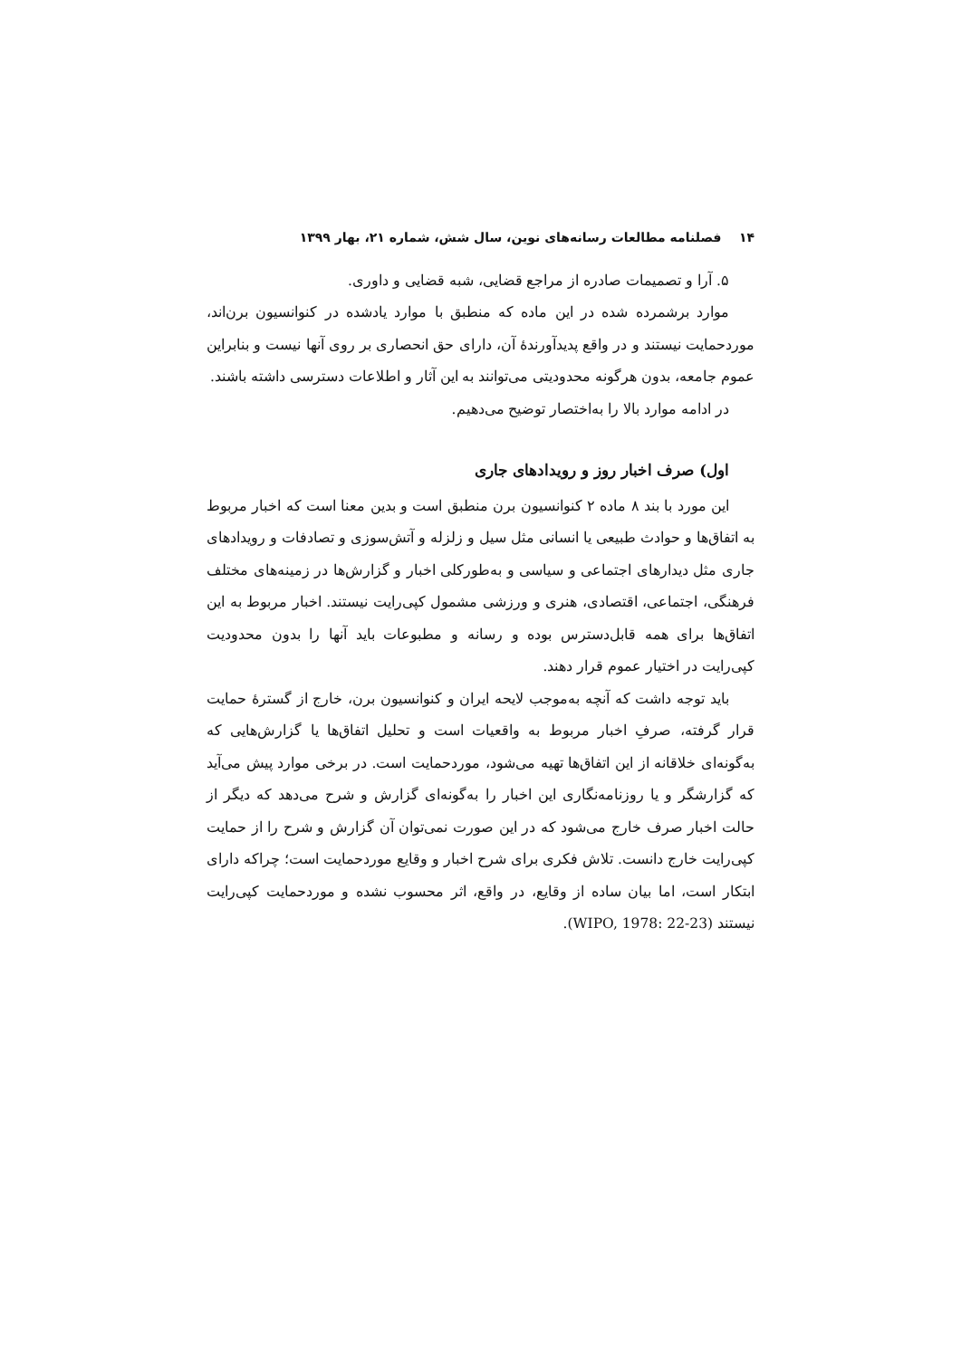۱۴ فصلنامه مطالعات رسانه‌های نوین، سال شش، شماره ۲۱، بهار ۱۳۹۹
۵. آرا و تصمیمات صادره از مراجع قضایی، شبه قضایی و داوری.
موارد برشمرده شده در این ماده که منطبق با موارد یادشده در کنوانسیون برن‌اند، موردحمایت نیستند و در واقع پدیدآورندهٔ آن، دارای حق انحصاری بر روی آنها نیست و بنابراین عموم جامعه، بدون هرگونه محدودیتی می‌توانند به این آثار و اطلاعات دسترسی داشته باشند.
در ادامه موارد بالا را به‌اختصار توضیح می‌دهیم.
اول) صرف اخبار روز و رویدادهای جاری
این مورد با بند ۸ ماده ۲ کنوانسیون برن منطبق است و بدین معنا است که اخبار مربوط به اتفاق‌ها و حوادث طبیعی یا انسانی مثل سیل و زلزله و آتش‌سوزی و تصادفات و رویدادهای جاری مثل دیدارهای اجتماعی و سیاسی و به‌طورکلی اخبار و گزارش‌ها در زمینه‌های مختلف فرهنگی، اجتماعی، اقتصادی، هنری و ورزشی مشمول کپی‌رایت نیستند. اخبار مربوط به این اتفاق‌ها برای همه قابل‌دسترس بوده و رسانه و مطبوعات باید آنها را بدون محدودیت کپی‌رایت در اختیار عموم قرار دهند.
باید توجه داشت که آنچه به‌موجب لایحه ایران و کنوانسیون برن، خارج از گسترهٔ حمایت قرار گرفته، صرفِ اخبار مربوط به واقعیات است و تحلیل اتفاق‌ها یا گزارش‌هایی که به‌گونه‌ای خلاقانه از این اتفاق‌ها تهیه می‌شود، موردحمایت است. در برخی موارد پیش می‌آید که گزارشگر و یا روزنامه‌نگاری این اخبار را به‌گونه‌ای گزارش و شرح می‌دهد که دیگر از حالت اخبار صرف خارج می‌شود که در این صورت نمی‌توان آن گزارش و شرح را از حمایت کپی‌رایت خارج دانست. تلاش فکری برای شرح اخبار و وقایع موردحمایت است؛ چراکه دارای ابتکار است، اما بیان ساده از وقایع، در واقع، اثر محسوب نشده و موردحمایت کپی‌رایت نیستند (WIPO, 1978: 22-23).